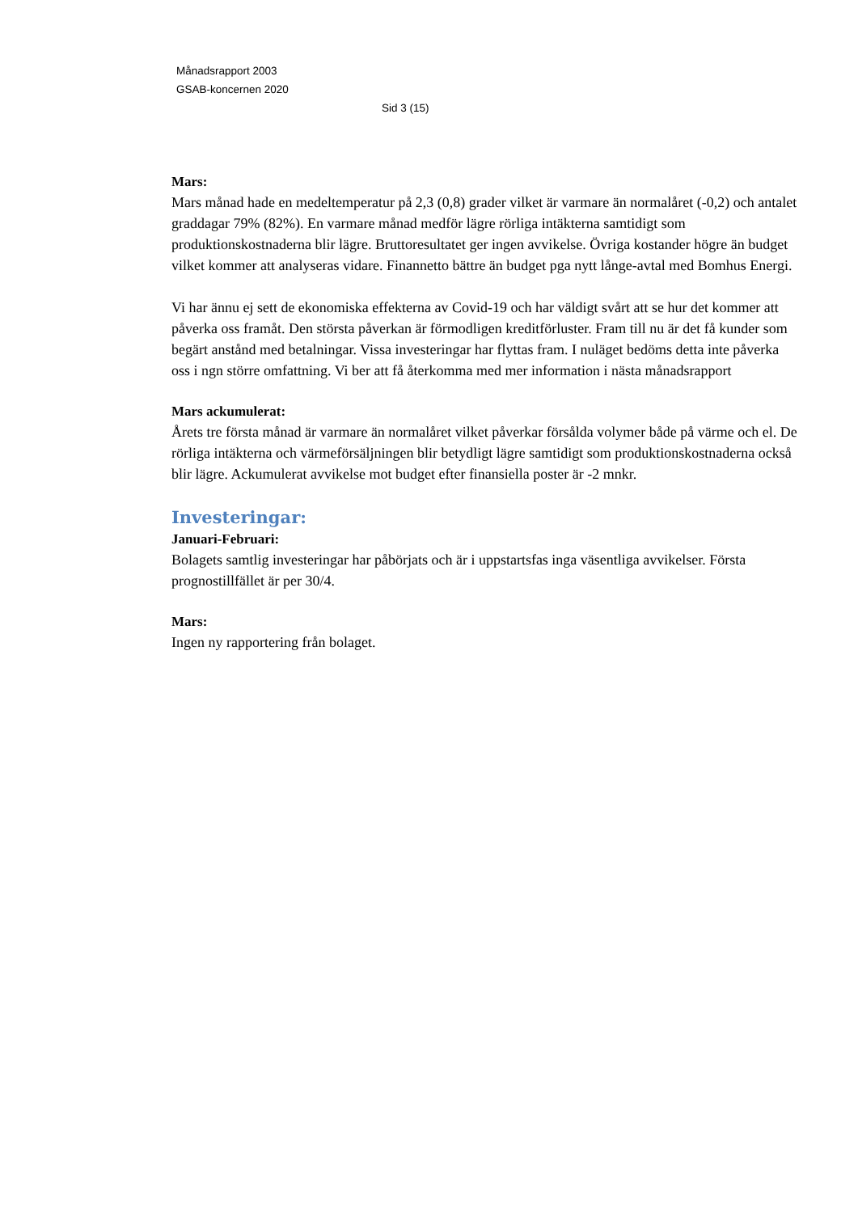Månadsrapport 2003
GSAB-koncernen 2020
Sid 3 (15)
Mars:
Mars månad hade en medeltemperatur på 2,3 (0,8) grader vilket är varmare än normalåret (-0,2) och antalet graddagar 79% (82%). En varmare månad medför lägre rörliga intäkterna samtidigt som produktionskostnaderna blir lägre. Bruttoresultatet ger ingen avvikelse. Övriga kostander högre än budget vilket kommer att analyseras vidare. Finannetto bättre än budget pga nytt långe-avtal med Bomhus Energi.
Vi har ännu ej sett de ekonomiska effekterna av Covid-19 och har väldigt svårt att se hur det kommer att påverka oss framåt. Den största påverkan är förmodligen kreditförluster. Fram till nu är det få kunder som begärt anstånd med betalningar. Vissa investeringar har flyttas fram. I nuläget bedöms detta inte påverka oss i ngn större omfattning. Vi ber att få återkomma med mer information i nästa månadsrapport
Mars ackumulerat:
Årets tre första månad är varmare än normalåret vilket påverkar försålda volymer både på värme och el. De rörliga intäkterna och värmeförsäljningen blir betydligt lägre samtidigt som produktionskostnaderna också blir lägre. Ackumulerat avvikelse mot budget efter finansiella poster är -2 mnkr.
Investeringar:
Januari-Februari:
Bolagets samtlig investeringar har påbörjats och är i uppstartsfas inga väsentliga avvikelser. Första prognostillfället är per 30/4.
Mars:
Ingen ny rapportering från bolaget.